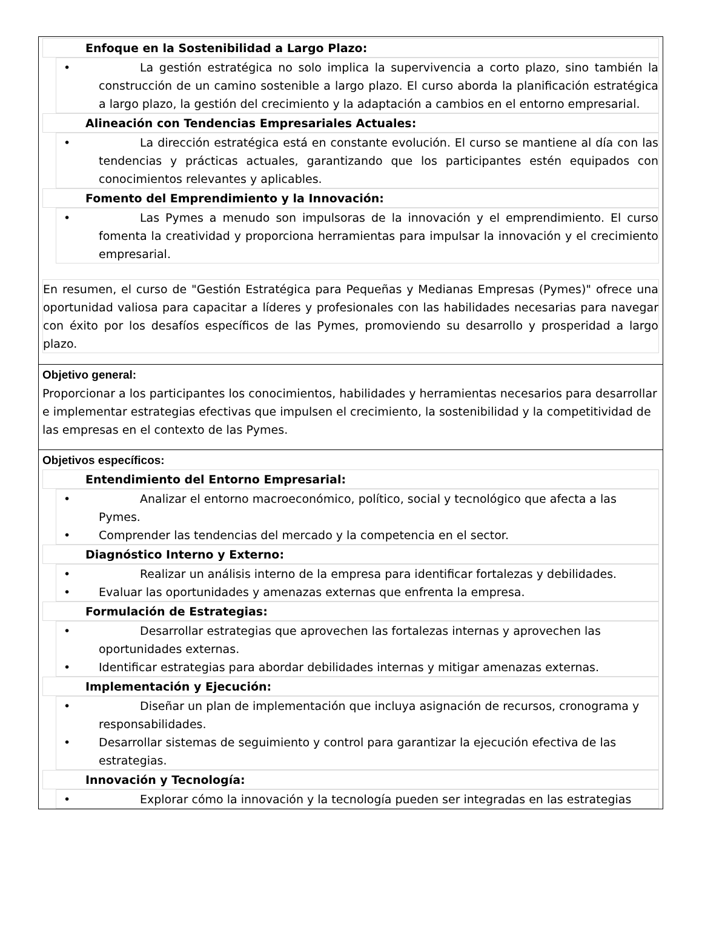| Enfoque en la Sostenibilidad a Largo Plazo: • La gestión estratégica no solo implica la supervivencia a corto plazo, sino también la construcción de un camino sostenible a largo plazo. El curso aborda la planificación estratégica a largo plazo, la gestión del crecimiento y la adaptación a cambios en el entorno empresarial. Alineación con Tendencias Empresariales Actuales: • La dirección estratégica está en constante evolución. El curso se mantiene al día con las tendencias y prácticas actuales, garantizando que los participantes estén equipados con conocimientos relevantes y aplicables. Fomento del Emprendimiento y la Innovación: • Las Pymes a menudo son impulsoras de la innovación y el emprendimiento. El curso fomenta la creatividad y proporciona herramientas para impulsar la innovación y el crecimiento empresarial. En resumen, el curso de "Gestión Estratégica para Pequeñas y Medianas Empresas (Pymes)" ofrece una oportunidad valiosa para capacitar a líderes y profesionales con las habilidades necesarias para navegar con éxito por los desafíos específicos de las Pymes, promoviendo su desarrollo y prosperidad a largo plazo. |
| Objetivo general: Proporcionar a los participantes los conocimientos, habilidades y herramientas necesarios para desarrollar e implementar estrategias efectivas que impulsen el crecimiento, la sostenibilidad y la competitividad de las empresas en el contexto de las Pymes. |
| Objetivos específicos: Entendimiento del Entorno Empresarial: • Analizar el entorno macroeconómico, político, social y tecnológico que afecta a las Pymes. • Comprender las tendencias del mercado y la competencia en el sector. Diagnóstico Interno y Externo: • Realizar un análisis interno de la empresa para identificar fortalezas y debilidades. • Evaluar las oportunidades y amenazas externas que enfrenta la empresa. Formulación de Estrategias: • Desarrollar estrategias que aprovechen las fortalezas internas y aprovechen las oportunidades externas. • Identificar estrategias para abordar debilidades internas y mitigar amenazas externas. Implementación y Ejecución: • Diseñar un plan de implementación que incluya asignación de recursos, cronograma y responsabilidades. • Desarrollar sistemas de seguimiento y control para garantizar la ejecución efectiva de las estrategias. Innovación y Tecnología: • Explorar cómo la innovación y la tecnología pueden ser integradas en las estrategias |